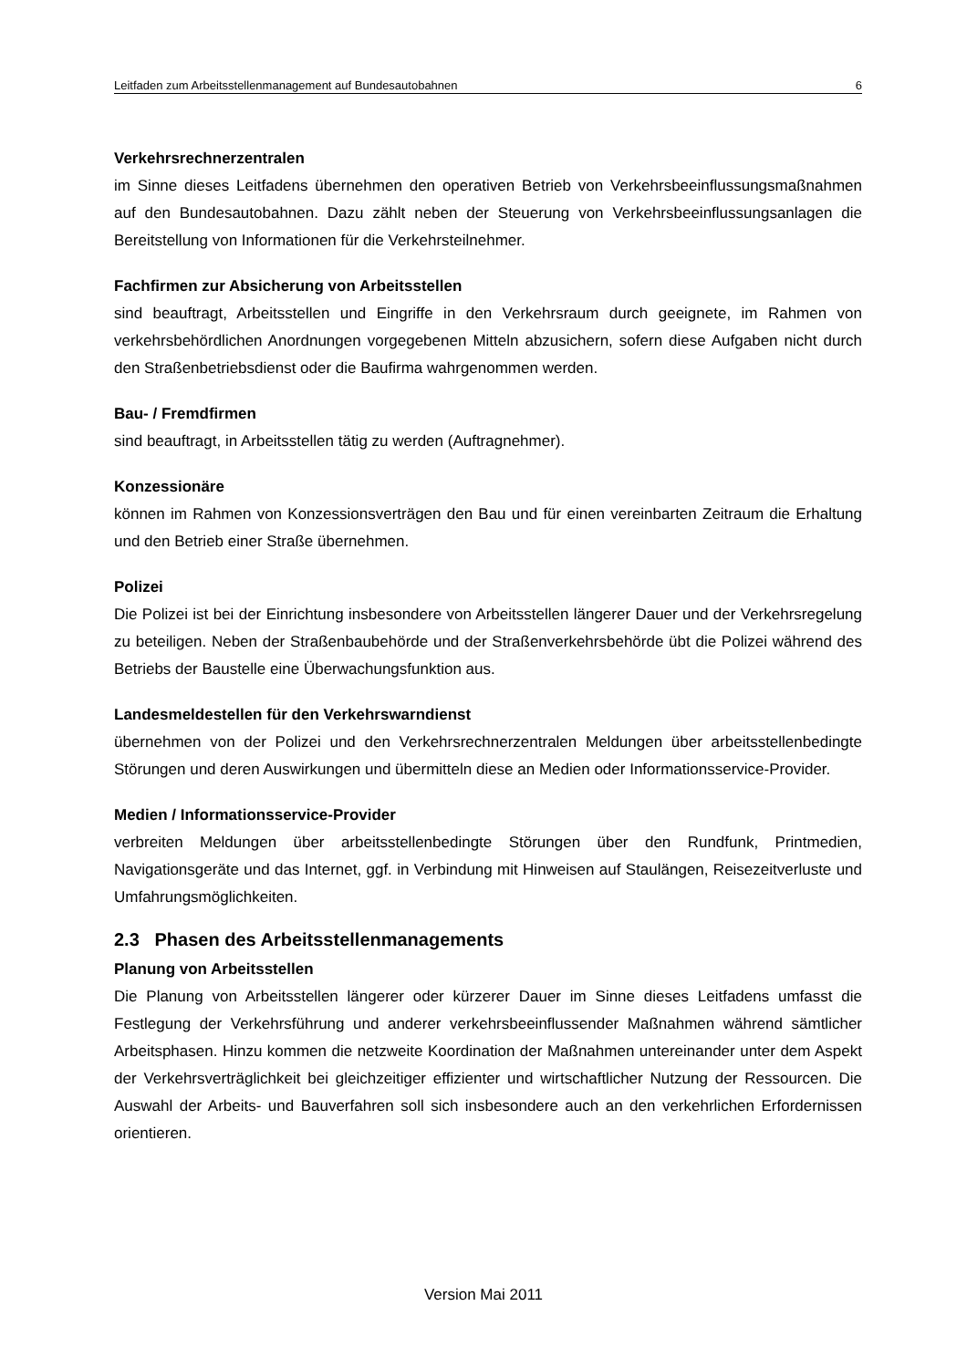Leitfaden zum Arbeitsstellenmanagement auf Bundesautobahnen 6
Verkehrsrechnerzentralen
im Sinne dieses Leitfadens übernehmen den operativen Betrieb von Verkehrsbeeinflussungsmaßnahmen auf den Bundesautobahnen. Dazu zählt neben der Steuerung von Verkehrsbeeinflussungsanlagen die Bereitstellung von Informationen für die Verkehrsteilnehmer.
Fachfirmen zur Absicherung von Arbeitsstellen
sind beauftragt, Arbeitsstellen und Eingriffe in den Verkehrsraum durch geeignete, im Rahmen von verkehrsbehördlichen Anordnungen vorgegebenen Mitteln abzusichern, sofern diese Aufgaben nicht durch den Straßenbetriebsdienst oder die Baufirma wahrgenommen werden.
Bau- / Fremdfirmen
sind beauftragt, in Arbeitsstellen tätig zu werden (Auftragnehmer).
Konzessionäre
können im Rahmen von Konzessionsverträgen den Bau und für einen vereinbarten Zeitraum die Erhaltung und den Betrieb einer Straße übernehmen.
Polizei
Die Polizei ist bei der Einrichtung insbesondere von Arbeitsstellen längerer Dauer und der Verkehrsregelung zu beteiligen. Neben der Straßenbaubehörde und der Straßenverkehrsbehörde übt die Polizei während des Betriebs der Baustelle eine Überwachungsfunktion aus.
Landesmeldestellen für den Verkehrswarndienst
übernehmen von der Polizei und den Verkehrsrechnerzentralen Meldungen über arbeitsstellenbedingte Störungen und deren Auswirkungen und übermitteln diese an Medien oder Informationsservice-Provider.
Medien / Informationsservice-Provider
verbreiten Meldungen über arbeitsstellenbedingte Störungen über den Rundfunk, Printmedien, Navigationsgeräte und das Internet, ggf. in Verbindung mit Hinweisen auf Staulängen, Reisezeitverluste und Umfahrungsmöglichkeiten.
2.3 Phasen des Arbeitsstellenmanagements
Planung von Arbeitsstellen
Die Planung von Arbeitsstellen längerer oder kürzerer Dauer im Sinne dieses Leitfadens umfasst die Festlegung der Verkehrsführung und anderer verkehrsbeeinflussender Maßnahmen während sämtlicher Arbeitsphasen. Hinzu kommen die netzweite Koordination der Maßnahmen untereinander unter dem Aspekt der Verkehrsverträglichkeit bei gleichzeitiger effizienter und wirtschaftlicher Nutzung der Ressourcen. Die Auswahl der Arbeits- und Bauverfahren soll sich insbesondere auch an den verkehrlichen Erfordernissen orientieren.
Version Mai 2011